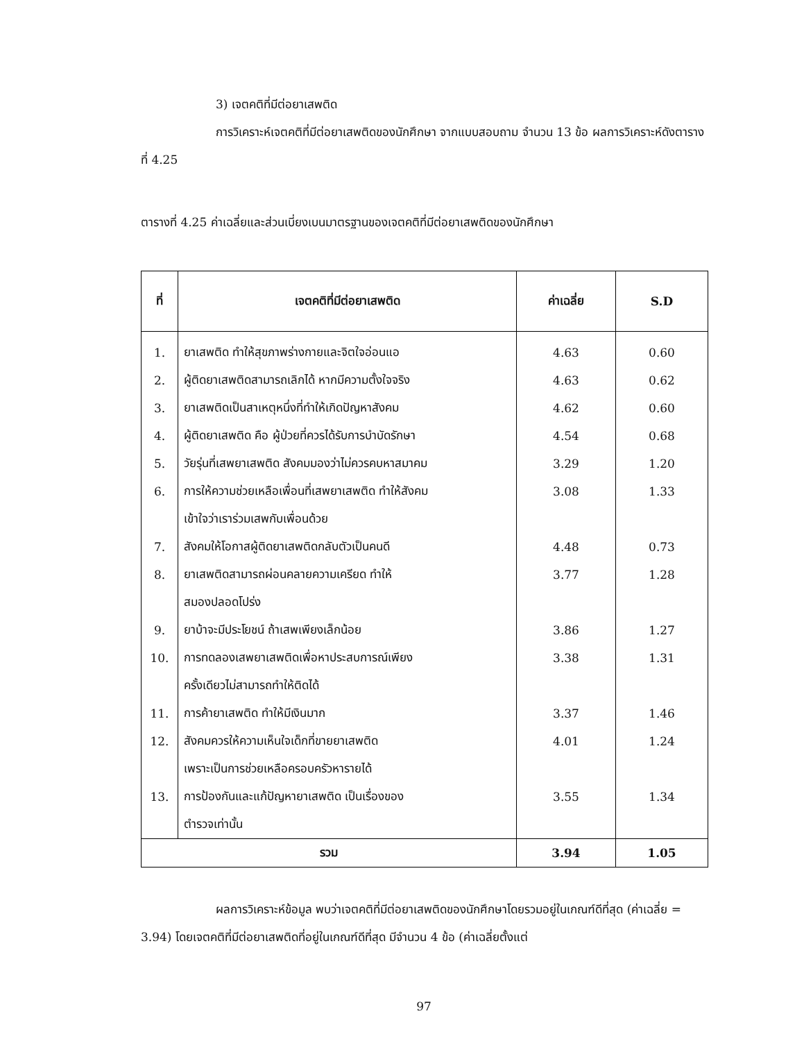3) เจตคติที่มีต่อยาเสพติด
การวิเคราะห์เจตคติที่มีต่อยาเสพติดของนักศึกษา จากแบบสอบถาม จำนวน 13 ข้อ ผลการวิเคราะห์ดังตารางที่ 4.25
ตารางที่ 4.25 ค่าเฉลี่ยและส่วนเบี่ยงเบนมาตรฐานของเจตคติที่มีต่อยาเสพติดของนักศึกษา
| ที่ | เจตคติที่มีต่อยาเสพติด | ค่าเฉลี่ย | S.D |
| --- | --- | --- | --- |
| 1. | ยาเสพติด ทำให้สุขภาพร่างกายและจิตใจอ่อนแอ | 4.63 | 0.60 |
| 2. | ผู้ติดยาเสพติดสามารถเลิกได้ หากมีความตั้งใจจริง | 4.63 | 0.62 |
| 3. | ยาเสพติดเป็นสาเหตุหนึ่งที่ทำให้เกิดปัญหาสังคม | 4.62 | 0.60 |
| 4. | ผู้ติดยาเสพติด คือ ผู้ป่วยที่ควรได้รับการบำบัดรักษา | 4.54 | 0.68 |
| 5. | วัยรุ่นที่เสพยาเสพติด สังคมมองว่าไม่ควรคบหาสมาคม | 3.29 | 1.20 |
| 6. | การให้ความช่วยเหลือเพื่อนที่เสพยาเสพติด ทำให้สังคม | 3.08 | 1.33 |
| | เข้าใจว่าเราร่วมเสพกับเพื่อนด้วย | | |
| 7. | สังคมให้โอกาสผู้ติดยาเสพติดกลับตัวเป็นคนดี | 4.48 | 0.73 |
| 8. | ยาเสพติดสามารถผ่อนคลายความเครียด ทำให้ | 3.77 | 1.28 |
| | สมองปลอดโปร่ง | | |
| 9. | ยาบ้าจะมีประโยชน์ ถ้าเสพเพียงเล็กน้อย | 3.86 | 1.27 |
| 10. | การทดลองเสพยาเสพติดเพื่อหาประสบการณ์เพียง | 3.38 | 1.31 |
| | ครั้งเดียวไม่สามารถทำให้ติดได้ | | |
| 11. | การค้ายาเสพติด ทำให้มีเงินมาก | 3.37 | 1.46 |
| 12. | สังคมควรให้ความเห็นใจเด็กที่ขายยาเสพติด | 4.01 | 1.24 |
| | เพราะเป็นการช่วยเหลือครอบครัวหารายได้ | | |
| 13. | การป้องกันและแก้ปัญหายาเสพติด เป็นเรื่องของ | 3.55 | 1.34 |
| | ตำรวจเท่านั้น | | |
| รวม | | 3.94 | 1.05 |
ผลการวิเคราะห์ข้อมูล พบว่าเจตคติที่มีต่อยาเสพติดของนักศึกษาโดยรวมอยู่ในเกณฑ์ดีที่สุด (ค่าเฉลี่ย = 3.94) โดยเจตคติที่มีต่อยาเสพติดที่อยู่ในเกณฑ์ดีที่สุด มีจำนวน 4 ข้อ (ค่าเฉลี่ยตั้งแต่
97